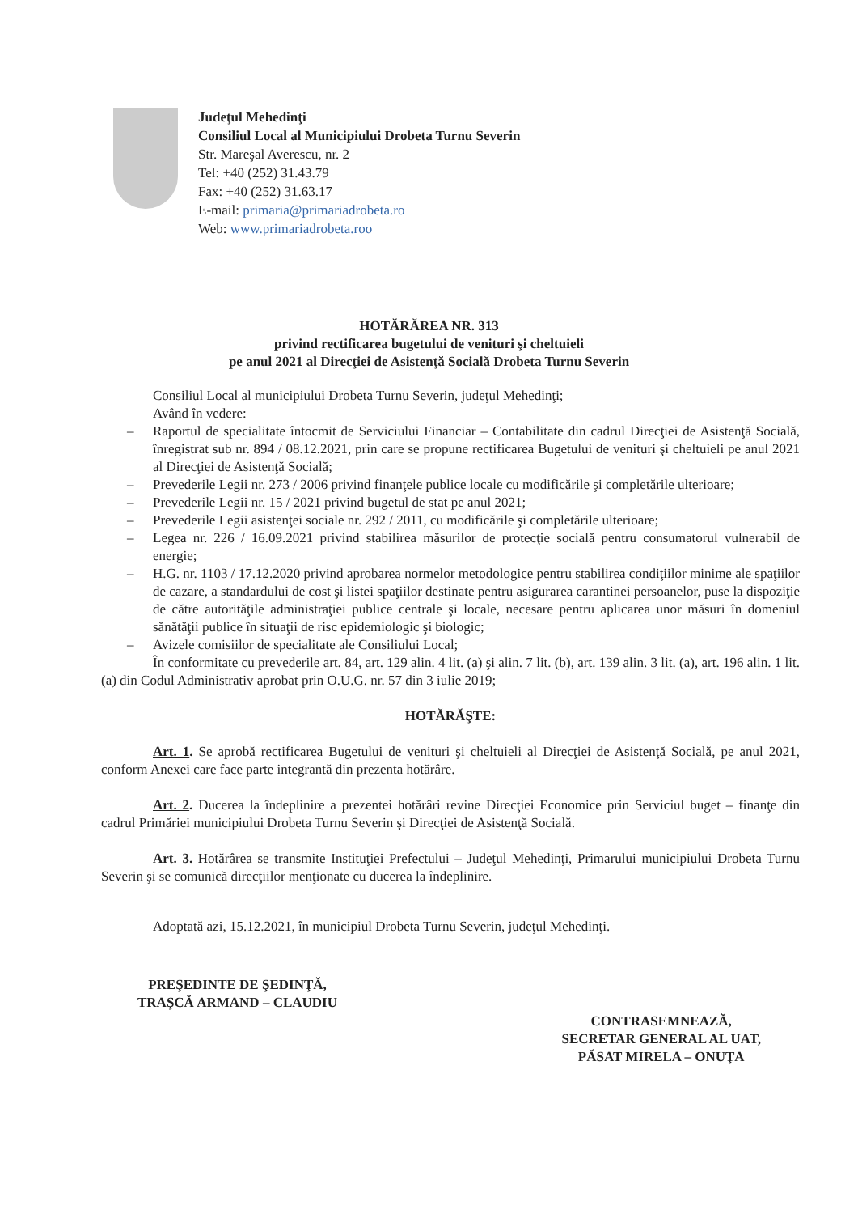Judeţul Mehedinţi
Consiliul Local al Municipiului Drobeta Turnu Severin
Str. Mareşal Averescu, nr. 2
Tel: +40 (252) 31.43.79
Fax: +40 (252) 31.63.17
E-mail: primaria@primariadrobeta.ro
Web: www.primariadrobeta.roo
HOTĂRĂREA NR. 313
privind rectificarea bugetului de venituri şi cheltuieli
pe anul 2021 al Direcţiei de Asistenţă Socială Drobeta Turnu Severin
Consiliul Local al municipiului Drobeta Turnu Severin, judeţul Mehedinţi;
Având în vedere:
– Raportul de specialitate întocmit de Serviciului Financiar – Contabilitate din cadrul Direcţiei de Asistenţă Socială, înregistrat sub nr. 894 / 08.12.2021, prin care se propune rectificarea Bugetului de venituri şi cheltuieli pe anul 2021 al Direcţiei de Asistenţă Socială;
– Prevederile Legii nr. 273 / 2006 privind finanţele publice locale cu modificările şi completările ulterioare;
– Prevederile Legii nr. 15 / 2021 privind bugetul de stat pe anul 2021;
– Prevederile Legii asistenţei sociale nr. 292 / 2011, cu modificările şi completările ulterioare;
– Legea nr. 226 / 16.09.2021 privind stabilirea măsurilor de protecţie socială pentru consumatorul vulnerabil de energie;
– H.G. nr. 1103 / 17.12.2020 privind aprobarea normelor metodologice pentru stabilirea condiţiilor minime ale spaţiilor de cazare, a standardului de cost şi listei spaţiilor destinate pentru asigurarea carantinei persoanelor, puse la dispoziţie de către autorităţile administraţiei publice centrale şi locale, necesare pentru aplicarea unor măsuri în domeniul sănătăţii publice în situaţii de risc epidemiologic şi biologic;
– Avizele comisiilor de specialitate ale Consiliului Local;
În conformitate cu prevederile art. 84, art. 129 alin. 4 lit. (a) şi alin. 7 lit. (b), art. 139 alin. 3 lit. (a), art. 196 alin. 1 lit. (a) din Codul Administrativ aprobat prin O.U.G. nr. 57 din 3 iulie 2019;
HOTĂRĂŞTE:
Art. 1. Se aprobă rectificarea Bugetului de venituri şi cheltuieli al Direcţiei de Asistenţă Socială, pe anul 2021, conform Anexei care face parte integrantă din prezenta hotărâre.
Art. 2. Ducerea la îndeplinire a prezentei hotărâri revine Direcţiei Economice prin Serviciul buget – finanţe din cadrul Primăriei municipiului Drobeta Turnu Severin şi Direcţiei de Asistenţă Socială.
Art. 3. Hotărârea se transmite Instituţiei Prefectului – Judeţul Mehedinţi, Primarului municipiului Drobeta Turnu Severin şi se comunică direcţiilor menţionate cu ducerea la îndeplinire.
Adoptată azi, 15.12.2021, în municipiul Drobeta Turnu Severin, judeţul Mehedinţi.
PREŞEDINTE DE ŞEDINŢĂ,
TRAŞCĂ ARMAND – CLAUDIU
CONTRASEMNEAZĂ,
SECRETAR GENERAL AL UAT,
PĂSAT MIRELA – ONUŢA